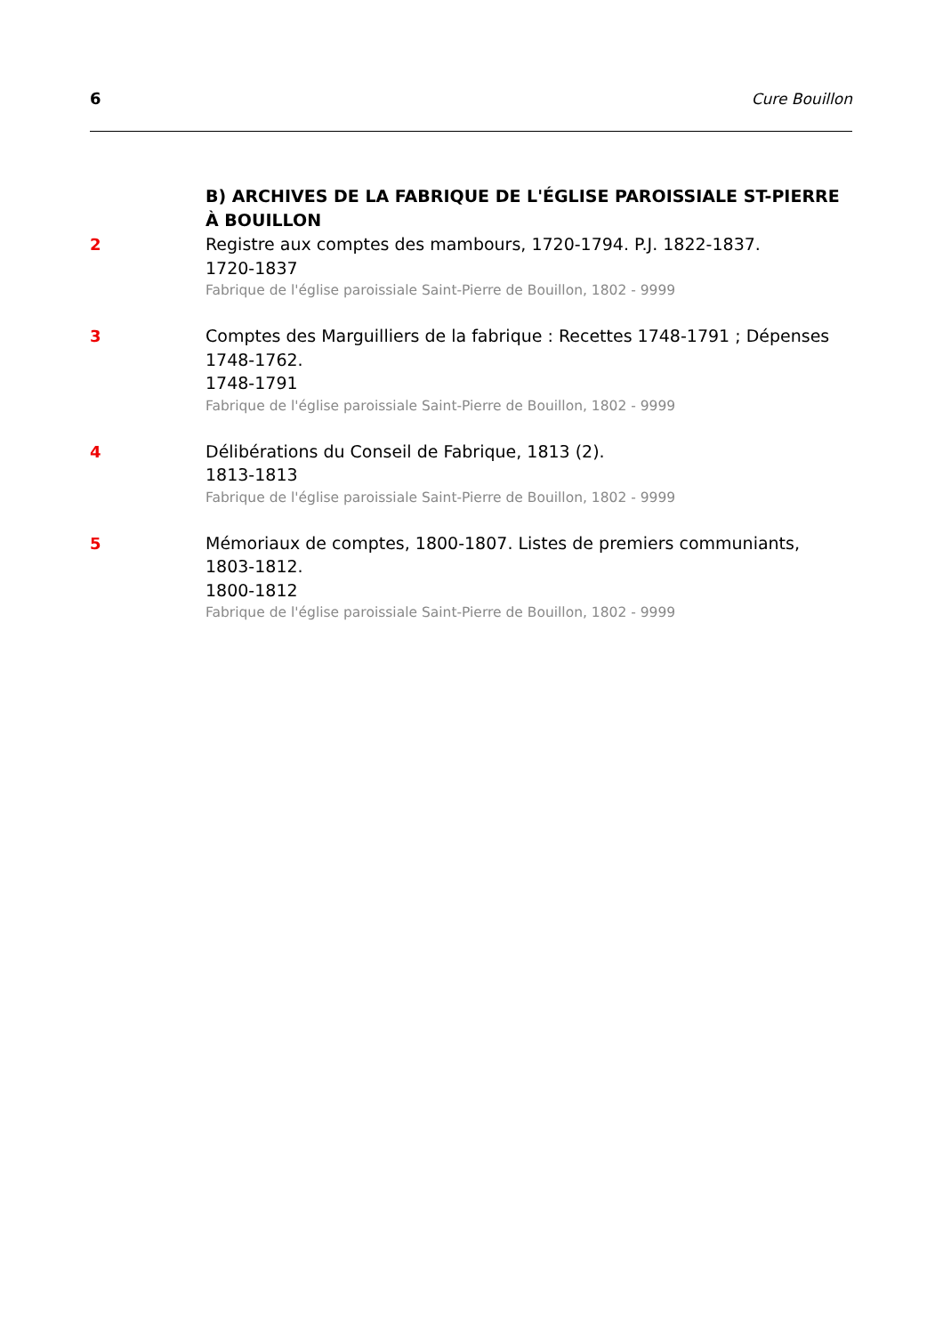6 Cure Bouillon
B) ARCHIVES DE LA FABRIQUE DE L'ÉGLISE PAROISSIALE ST-PIERRE À BOUILLON
2
Registre aux comptes des mambours, 1720-1794. P.J. 1822-1837.
1720-1837
Fabrique de l'église paroissiale Saint-Pierre de Bouillon, 1802 - 9999
3
Comptes des Marguilliers de la fabrique : Recettes 1748-1791 ; Dépenses 1748-1762.
1748-1791
Fabrique de l'église paroissiale Saint-Pierre de Bouillon, 1802 - 9999
4
Délibérations du Conseil de Fabrique, 1813 (2).
1813-1813
Fabrique de l'église paroissiale Saint-Pierre de Bouillon, 1802 - 9999
5
Mémoriaux de comptes, 1800-1807. Listes de premiers communiants, 1803-1812.
1800-1812
Fabrique de l'église paroissiale Saint-Pierre de Bouillon, 1802 - 9999